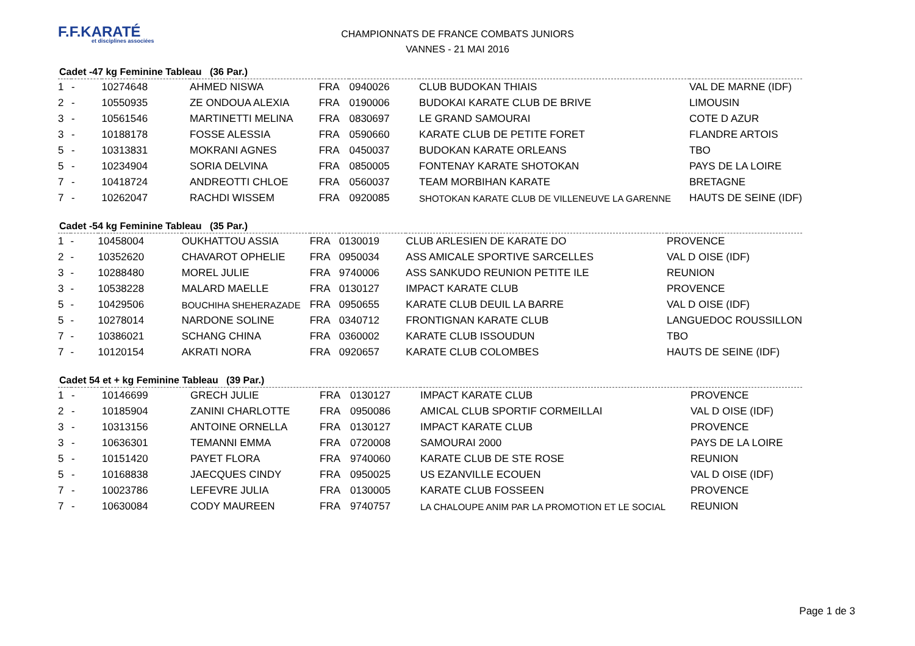F.F.KARATÉ
et disciplines associées
CHAMPIONNATS DE FRANCE COMBATS JUNIORS
VANNES - 21 MAI 2016
Cadet -47 kg Feminine Tableau (36 Par.)
| 1 | - | 10274648 | AHMED NISWA | FRA | 0940026 | CLUB BUDOKAN THIAIS | VAL DE MARNE (IDF) |
| 2 | - | 10550935 | ZE ONDOUA ALEXIA | FRA | 0190006 | BUDOKAI KARATE CLUB DE BRIVE | LIMOUSIN |
| 3 | - | 10561546 | MARTINETTI MELINA | FRA | 0830697 | LE GRAND SAMOURAI | COTE D AZUR |
| 3 | - | 10188178 | FOSSE ALESSIA | FRA | 0590660 | KARATE CLUB DE PETITE FORET | FLANDRE ARTOIS |
| 5 | - | 10313831 | MOKRANI AGNES | FRA | 0450037 | BUDOKAN KARATE ORLEANS | TBO |
| 5 | - | 10234904 | SORIA DELVINA | FRA | 0850005 | FONTENAY KARATE SHOTOKAN | PAYS DE LA LOIRE |
| 7 | - | 10418724 | ANDREOTTI CHLOE | FRA | 0560037 | TEAM MORBIHAN KARATE | BRETAGNE |
| 7 | - | 10262047 | RACHDI WISSEM | FRA | 0920085 | SHOTOKAN KARATE CLUB DE VILLENEUVE LA GARENNE | HAUTS DE SEINE (IDF) |
Cadet -54 kg Feminine Tableau (35 Par.)
| 1 | - | 10458004 | OUKHATTOU ASSIA | FRA | 0130019 | CLUB ARLESIEN DE KARATE DO | PROVENCE |
| 2 | - | 10352620 | CHAVAROT OPHELIE | FRA | 0950034 | ASS AMICALE SPORTIVE SARCELLES | VAL D OISE (IDF) |
| 3 | - | 10288480 | MOREL JULIE | FRA | 9740006 | ASS SANKUDO REUNION PETITE ILE | REUNION |
| 3 | - | 10538228 | MALARD MAELLE | FRA | 0130127 | IMPACT KARATE CLUB | PROVENCE |
| 5 | - | 10429506 | BOUCHIHA SHEHERAZADE | FRA | 0950655 | KARATE CLUB DEUIL LA BARRE | VAL D OISE (IDF) |
| 5 | - | 10278014 | NARDONE SOLINE | FRA | 0340712 | FRONTIGNAN KARATE CLUB | LANGUEDOC ROUSSILLON |
| 7 | - | 10386021 | SCHANG CHINA | FRA | 0360002 | KARATE CLUB ISSOUDUN | TBO |
| 7 | - | 10120154 | AKRATI NORA | FRA | 0920657 | KARATE CLUB COLOMBES | HAUTS DE SEINE (IDF) |
Cadet 54 et + kg Feminine Tableau (39 Par.)
| 1 | - | 10146699 | GRECH JULIE | FRA | 0130127 | IMPACT KARATE CLUB | PROVENCE |
| 2 | - | 10185904 | ZANINI CHARLOTTE | FRA | 0950086 | AMICAL CLUB SPORTIF CORMEILLAI | VAL D OISE (IDF) |
| 3 | - | 10313156 | ANTOINE ORNELLA | FRA | 0130127 | IMPACT KARATE CLUB | PROVENCE |
| 3 | - | 10636301 | TEMANNI EMMA | FRA | 0720008 | SAMOURAI 2000 | PAYS DE LA LOIRE |
| 5 | - | 10151420 | PAYET FLORA | FRA | 9740060 | KARATE CLUB DE STE ROSE | REUNION |
| 5 | - | 10168838 | JAECQUES CINDY | FRA | 0950025 | US EZANVILLE ECOUEN | VAL D OISE (IDF) |
| 7 | - | 10023786 | LEFEVRE JULIA | FRA | 0130005 | KARATE CLUB FOSSEEN | PROVENCE |
| 7 | - | 10630084 | CODY MAUREEN | FRA | 9740757 | LA CHALOUPE ANIM PAR LA PROMOTION ET LE SOCIAL | REUNION |
Page 1 de 3